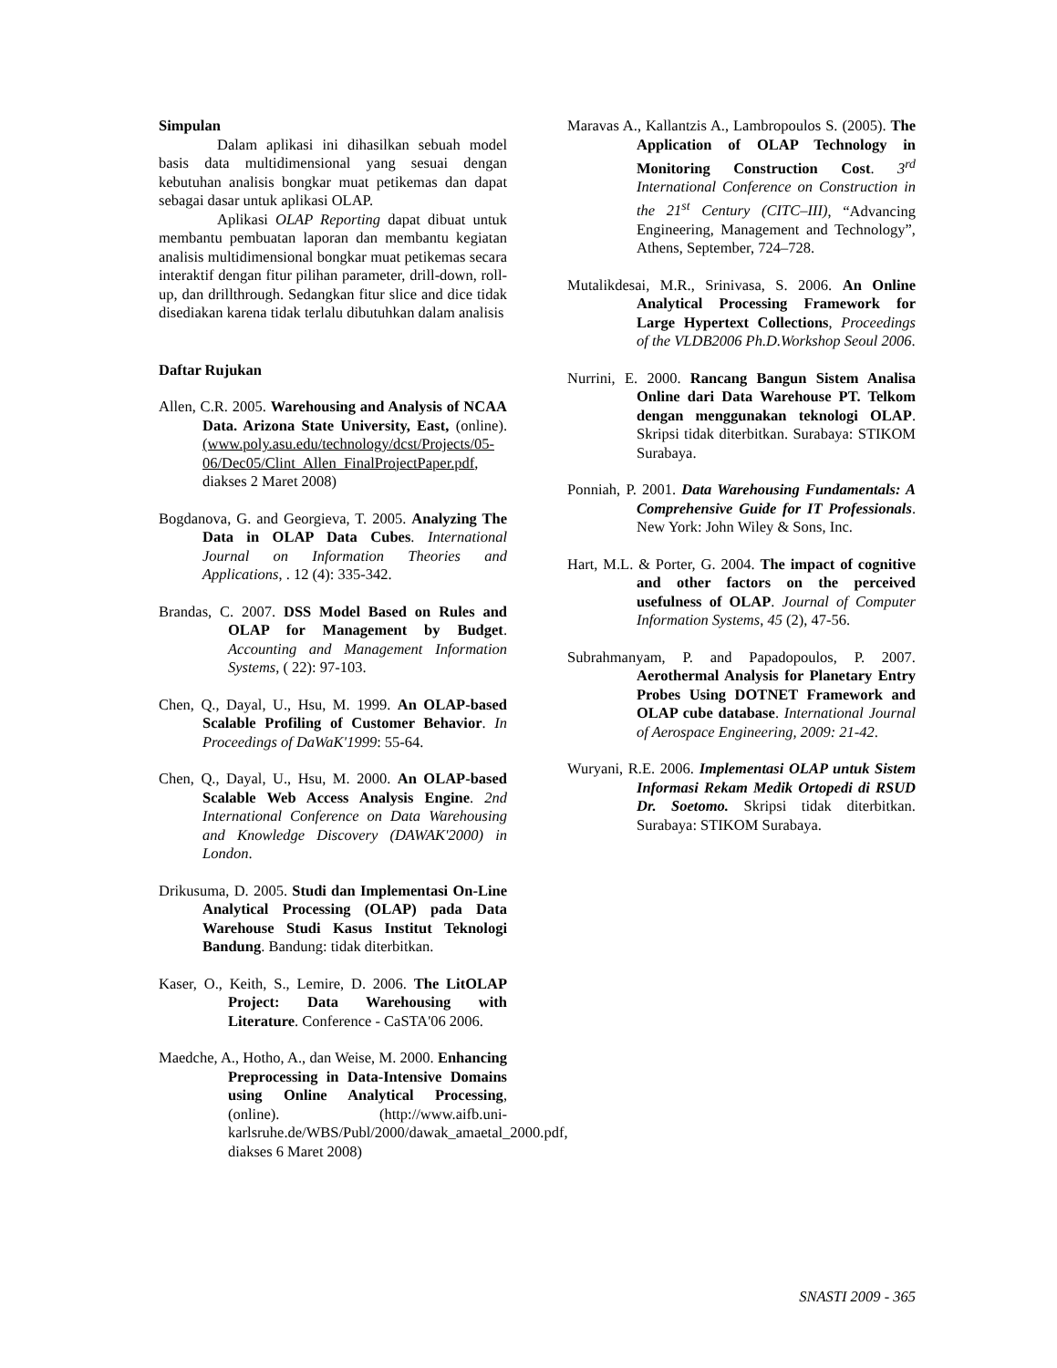Simpulan
Dalam aplikasi ini dihasilkan sebuah model basis data multidimensional yang sesuai dengan kebutuhan analisis bongkar muat petikemas dan dapat sebagai dasar untuk aplikasi OLAP.
Aplikasi OLAP Reporting dapat dibuat untuk membantu pembuatan laporan dan membantu kegiatan analisis multidimensional bongkar muat petikemas secara interaktif dengan fitur pilihan parameter, drill-down, roll-up, dan drillthrough. Sedangkan fitur slice and dice tidak disediakan karena tidak terlalu dibutuhkan dalam analisis
Daftar Rujukan
Allen, C.R. 2005. Warehousing and Analysis of NCAA Data. Arizona State University, East, (online). (www.poly.asu.edu/technology/dcst/Projects/05-06/Dec05/Clint_Allen_FinalProjectPaper.pdf, diakses 2 Maret 2008)
Bogdanova, G. and Georgieva, T. 2005. Analyzing The Data in OLAP Data Cubes. International Journal on Information Theories and Applications, . 12 (4): 335-342.
Brandas, C. 2007. DSS Model Based on Rules and OLAP for Management by Budget. Accounting and Management Information Systems, ( 22): 97-103.
Chen, Q., Dayal, U., Hsu, M. 1999. An OLAP-based Scalable Profiling of Customer Behavior. In Proceedings of DaWaK'1999: 55-64.
Chen, Q., Dayal, U., Hsu, M. 2000. An OLAP-based Scalable Web Access Analysis Engine. 2nd International Conference on Data Warehousing and Knowledge Discovery (DAWAK'2000) in London.
Drikusuma, D. 2005. Studi dan Implementasi On-Line Analytical Processing (OLAP) pada Data Warehouse Studi Kasus Institut Teknologi Bandung. Bandung: tidak diterbitkan.
Kaser, O., Keith, S., Lemire, D. 2006. The LitOLAP Project: Data Warehousing with Literature. Conference - CaSTA'06 2006.
Maedche, A., Hotho, A., dan Weise, M. 2000. Enhancing Preprocessing in Data-Intensive Domains using Online Analytical Processing, (online). (http://www.aifb.uni-karlsruhe.de/WBS/Publ/2000/dawak_amaetal_2000.pdf, diakses 6 Maret 2008)
Maravas A., Kallantzis A., Lambropoulos S. (2005). The Application of OLAP Technology in Monitoring Construction Cost. 3<sup>rd</sup> International Conference on Construction in the 21<sup>st</sup> Century (CITC–III), “Advancing Engineering, Management and Technology”, Athens, September, 724–728.
Mutalikdesai, M.R., Srinivasa, S. 2006. An Online Analytical Processing Framework for Large Hypertext Collections, Proceedings of the VLDB2006 Ph.D.Workshop Seoul 2006.
Nurrini, E. 2000. Rancang Bangun Sistem Analisa Online dari Data Warehouse PT. Telkom dengan menggunakan teknologi OLAP. Skripsi tidak diterbitkan. Surabaya: STIKOM Surabaya.
Ponniah, P. 2001. Data Warehousing Fundamentals: A Comprehensive Guide for IT Professionals. New York: John Wiley & Sons, Inc.
Hart, M.L. & Porter, G. 2004. The impact of cognitive and other factors on the perceived usefulness of OLAP. Journal of Computer Information Systems, 45 (2), 47-56.
Subrahmanyam, P. and Papadopoulos, P. 2007. Aerothermal Analysis for Planetary Entry Probes Using DOTNET Framework and OLAP cube database. International Journal of Aerospace Engineering, 2009: 21-42.
Wuryani, R.E. 2006. Implementasi OLAP untuk Sistem Informasi Rekam Medik Ortopedi di RSUD Dr. Soetomo. Skripsi tidak diterbitkan. Surabaya: STIKOM Surabaya.
SNASTI 2009 - 365